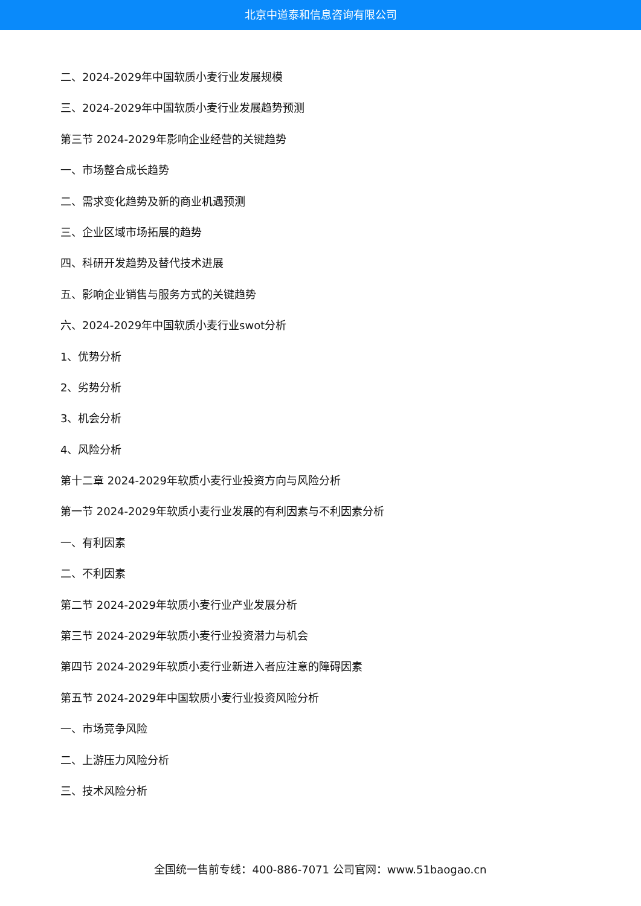北京中道泰和信息咨询有限公司
二、2024-2029年中国软质小麦行业发展规模
三、2024-2029年中国软质小麦行业发展趋势预测
第三节 2024-2029年影响企业经营的关键趋势
一、市场整合成长趋势
二、需求变化趋势及新的商业机遇预测
三、企业区域市场拓展的趋势
四、科研开发趋势及替代技术进展
五、影响企业销售与服务方式的关键趋势
六、2024-2029年中国软质小麦行业swot分析
1、优势分析
2、劣势分析
3、机会分析
4、风险分析
第十二章 2024-2029年软质小麦行业投资方向与风险分析
第一节 2024-2029年软质小麦行业发展的有利因素与不利因素分析
一、有利因素
二、不利因素
第二节 2024-2029年软质小麦行业产业发展分析
第三节 2024-2029年软质小麦行业投资潜力与机会
第四节 2024-2029年软质小麦行业新进入者应注意的障碍因素
第五节 2024-2029年中国软质小麦行业投资风险分析
一、市场竞争风险
二、上游压力风险分析
三、技术风险分析
全国统一售前专线：400-886-7071 公司官网：www.51baogao.cn